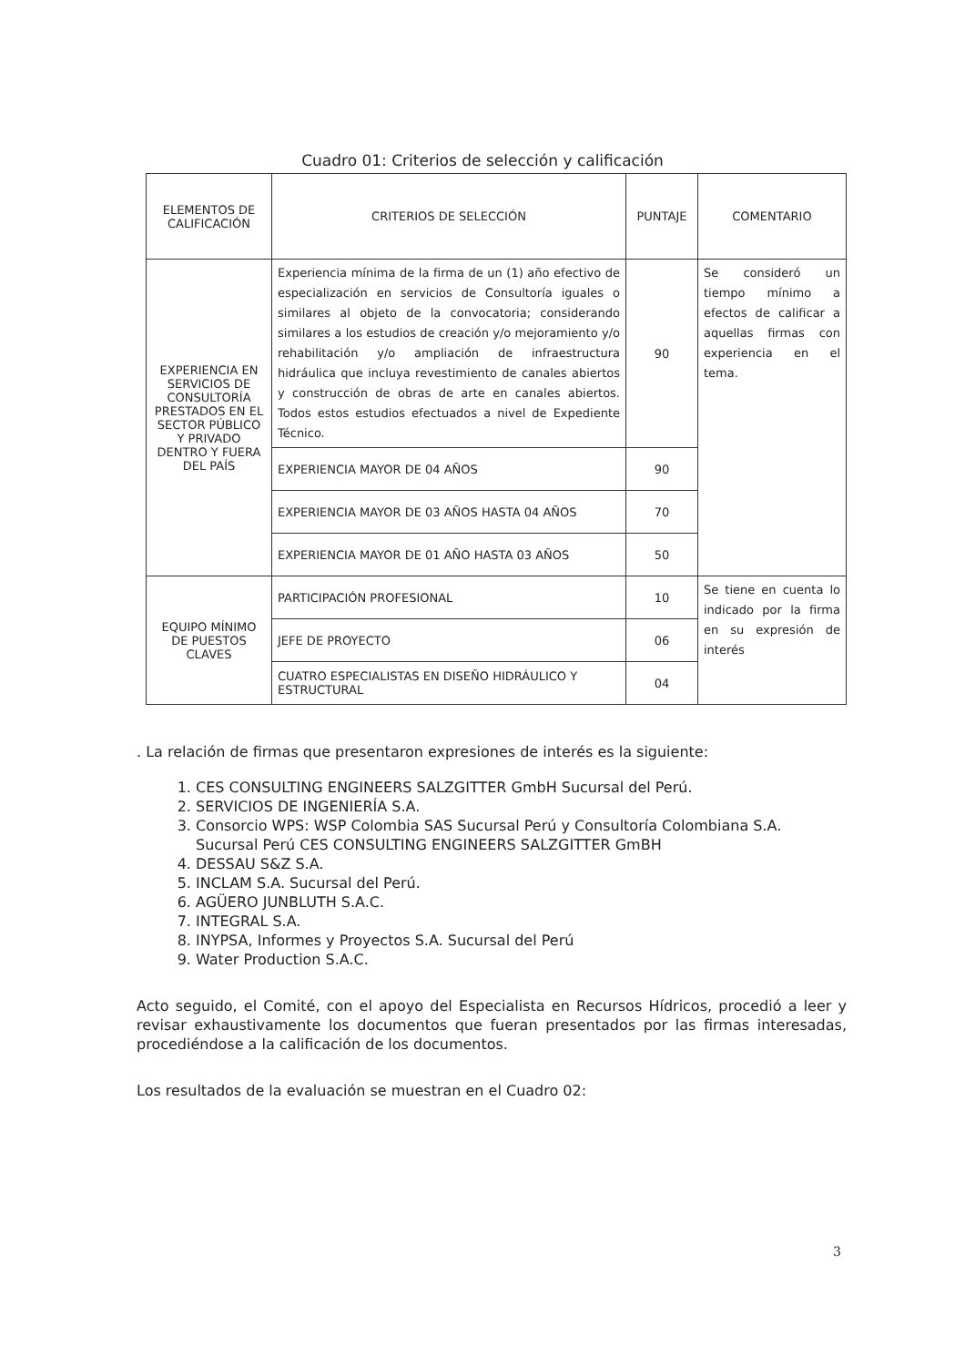Cuadro 01: Criterios de selección y calificación
| ELEMENTOS DE CALIFICACIÓN | CRITERIOS DE SELECCIÓN | PUNTAJE | COMENTARIO |
| --- | --- | --- | --- |
| EXPERIENCIA EN SERVICIOS DE CONSULTORÍA PRESTADOS EN EL SECTOR PÚBLICO Y PRIVADO DENTRO Y FUERA DEL PAÍS | Experiencia mínima de la firma de un (1) año efectivo de especialización en servicios de Consultoría iguales o similares al objeto de la convocatoria; considerando similares a los estudios de creación y/o mejoramiento y/o rehabilitación y/o ampliación de infraestructura hidráulica que incluya revestimiento de canales abiertos y construcción de obras de arte en canales abiertos. Todos estos estudios efectuados a nivel de Expediente Técnico. | 90 | Se consideró un tiempo mínimo a efectos de calificar a aquellas firmas con experiencia en el tema. |
| | EXPERIENCIA MAYOR DE 04 AÑOS | 90 | |
| | EXPERIENCIA MAYOR DE 03 AÑOS HASTA 04 AÑOS | 70 | |
| | EXPERIENCIA MAYOR DE 01 AÑO HASTA 03 AÑOS | 50 | |
| EQUIPO MÍNIMO DE PUESTOS CLAVES | PARTICIPACIÓN PROFESIONAL | 10 | Se tiene en cuenta lo indicado por la firma en su expresión de interés |
| | JEFE DE PROYECTO | 06 | |
| | CUATRO ESPECIALISTAS EN DISEÑO HIDRÁULICO Y ESTRUCTURAL | 04 | |
. La relación de firmas que presentaron expresiones de interés es la siguiente:
1. CES CONSULTING ENGINEERS SALZGITTER GmbH Sucursal del Perú.
2. SERVICIOS DE INGENIERÍA S.A.
3. Consorcio WPS: WSP Colombia SAS Sucursal Perú y Consultoría Colombiana S.A. Sucursal Perú CES CONSULTING ENGINEERS SALZGITTER GmBH
4. DESSAU S&Z S.A.
5. INCLAM S.A. Sucursal del Perú.
6. AGÜERO JUNBLUTH S.A.C.
7. INTEGRAL S.A.
8. INYPSA, Informes y Proyectos S.A. Sucursal del Perú
9. Water Production S.A.C.
Acto seguido, el Comité, con el apoyo del Especialista en Recursos Hídricos, procedió a leer y revisar exhaustivamente los documentos que fueran presentados por las firmas interesadas, procediéndose a la calificación de los documentos.
Los resultados de la evaluación se muestran en el Cuadro 02:
3